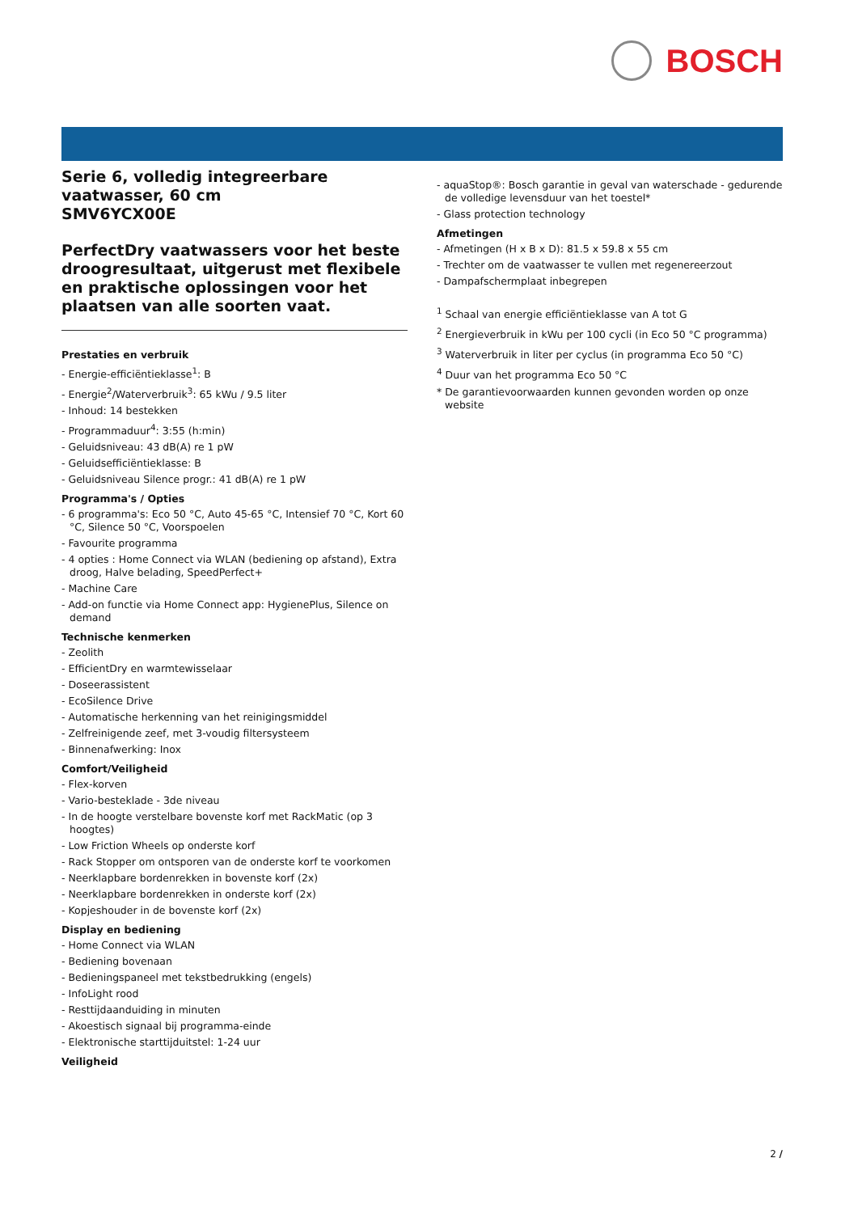BOSCH
Serie 6, volledig integreerbare vaatwasser, 60 cm
SMV6YCX00E
PerfectDry vaatwassers voor het beste droogresultaat, uitgerust met flexibele en praktische oplossingen voor het plaatsen van alle soorten vaat.
Prestaties en verbruik
- Energie-efficiëntieklasse<sup>1</sup>: B
- Energie<sup>2</sup>/Waterverbruik<sup>3</sup>: 65 kWu / 9.5 liter
- Inhoud: 14 bestekken
- Programmaduur<sup>4</sup>: 3:55 (h:min)
- Geluidsniveau: 43 dB(A) re 1 pW
- Geluidsefficiëntieklasse: B
- Geluidsniveau Silence progr.: 41 dB(A) re 1 pW
Programma's / Opties
- 6 programma's: Eco 50 °C, Auto 45-65 °C, Intensief 70 °C, Kort 60 °C, Silence 50 °C, Voorspoelen
- Favourite programma
- 4 opties : Home Connect via WLAN (bediening op afstand), Extra droog, Halve belading, SpeedPerfect+
- Machine Care
- Add-on functie via Home Connect app: HygienePlus, Silence on demand
Technische kenmerken
- Zeolith
- EfficientDry en warmtewisselaar
- Doseerassistent
- EcoSilence Drive
- Automatische herkenning van het reinigingsmiddel
- Zelfreinigende zeef, met 3-voudig filtersysteem
- Binnenafwerking: Inox
Comfort/Veiligheid
- Flex-korven
- Vario-besteklade - 3de niveau
- In de hoogte verstelbare bovenste korf met RackMatic (op 3 hoogtes)
- Low Friction Wheels op onderste korf
- Rack Stopper om ontsporen van de onderste korf te voorkomen
- Neerklapbare bordenrekken in bovenste korf (2x)
- Neerklapbare bordenrekken in onderste korf (2x)
- Kopjeshouder in de bovenste korf (2x)
Display en bediening
- Home Connect via WLAN
- Bediening bovenaan
- Bedieningspaneel met tekstbedrukking (engels)
- InfoLight rood
- Resttijdaanduiding in minuten
- Akoestisch signaal bij programma-einde
- Elektronische starttijduitstel: 1-24 uur
Veiligheid
- aquaStop®: Bosch garantie in geval van waterschade - gedurende de volledige levensduur van het toestel*
- Glass protection technology
Afmetingen
- Afmetingen (H x B x D): 81.5 x 59.8 x 55 cm
- Trechter om de vaatwasser te vullen met regenereerzout
- Dampafschermplaat inbegrepen
<sup>1</sup> Schaal van energie efficiëntieklasse van A tot G
<sup>2</sup> Energieverbruik in kWu per 100 cycli (in Eco 50 °C programma)
<sup>3</sup> Waterverbruik in liter per cyclus (in programma Eco 50 °C)
<sup>4</sup> Duur van het programma Eco 50 °C
* De garantievoorwaarden kunnen gevonden worden op onze website
2 /